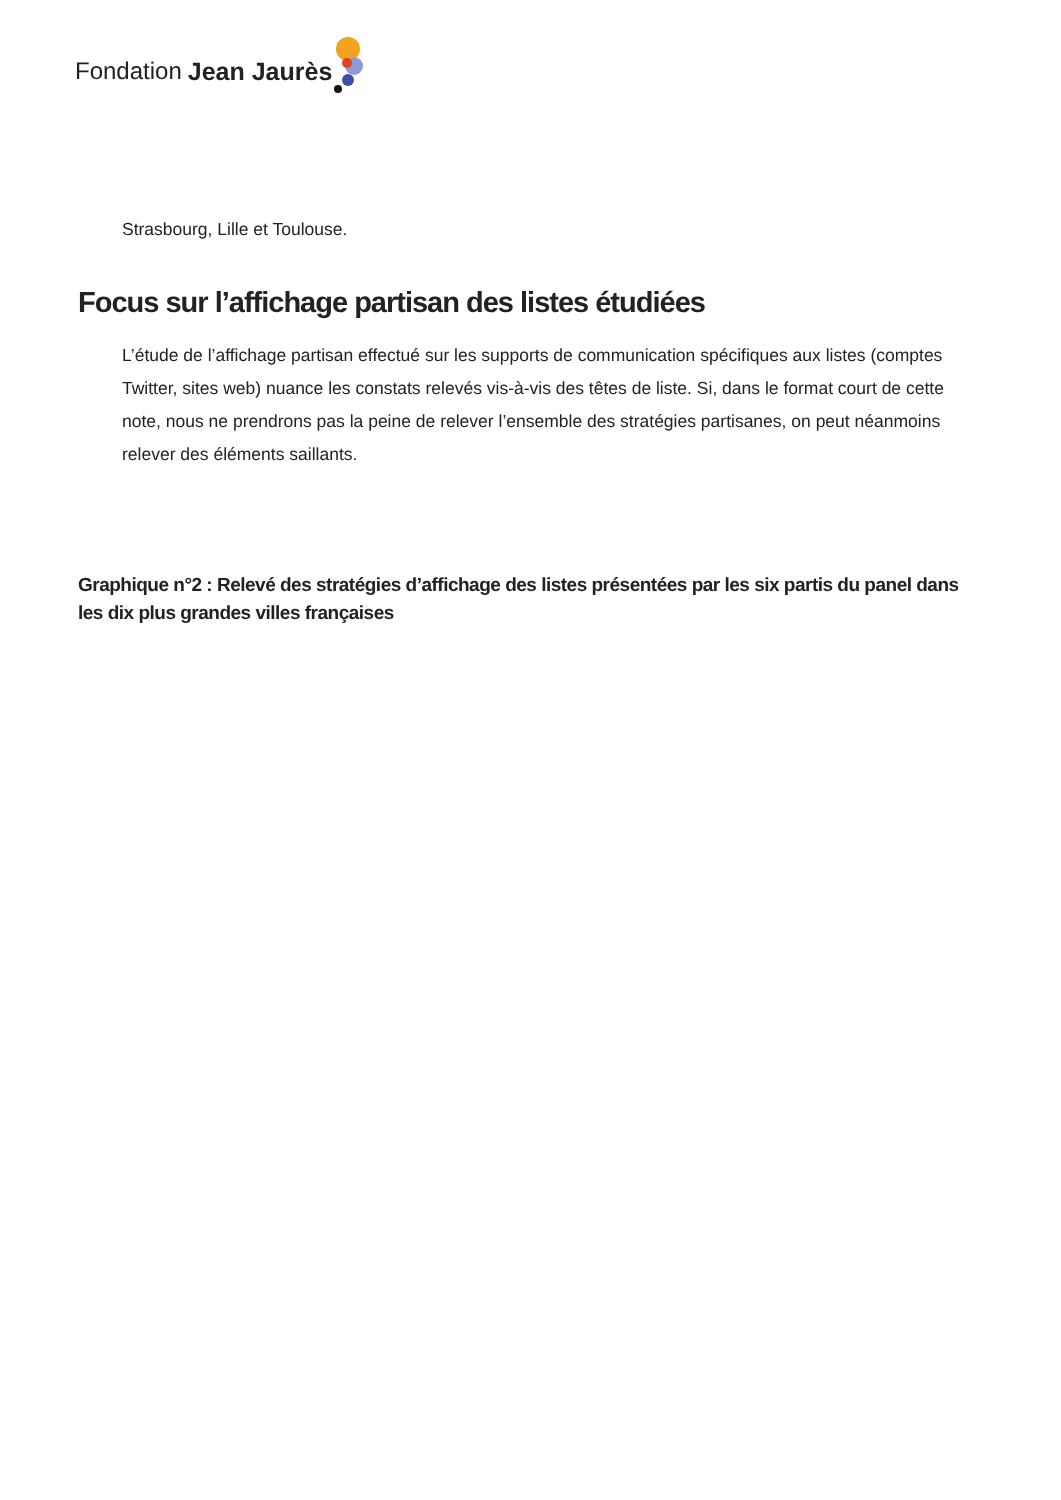Fondation Jean Jaurès
Strasbourg, Lille et Toulouse.
Focus sur l’affichage partisan des listes étudiées
L’étude de l’affichage partisan effectué sur les supports de communication spécifiques aux listes (comptes Twitter, sites web) nuance les constats relevés vis-à-vis des têtes de liste. Si, dans le format court de cette note, nous ne prendrons pas la peine de relever l’ensemble des stratégies partisanes, on peut néanmoins relever des éléments saillants.
Graphique n°2 : Relevé des stratégies d’affichage des listes présentées par les six partis du panel dans les dix plus grandes villes françaises